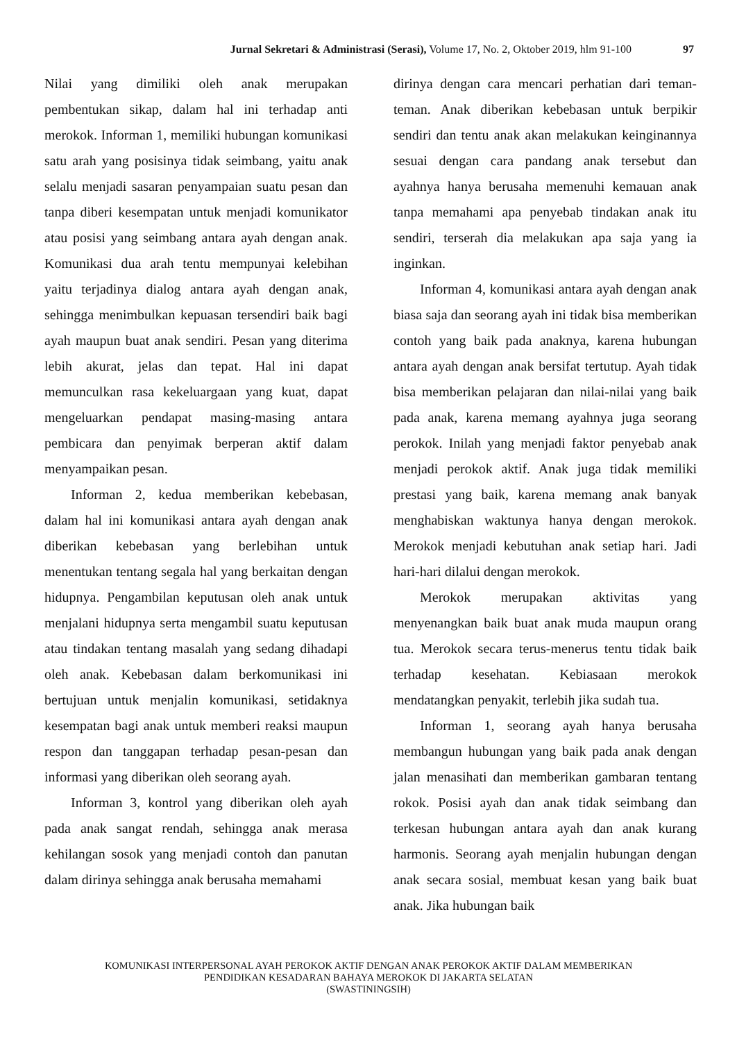Jurnal Sekretari & Administrasi (Serasi), Volume 17, No. 2, Oktober 2019, hlm 91-100 97
Nilai yang dimiliki oleh anak merupakan pembentukan sikap, dalam hal ini terhadap anti merokok. Informan 1, memiliki hubungan komunikasi satu arah yang posisinya tidak seimbang, yaitu anak selalu menjadi sasaran penyampaian suatu pesan dan tanpa diberi kesempatan untuk menjadi komunikator atau posisi yang seimbang antara ayah dengan anak. Komunikasi dua arah tentu mempunyai kelebihan yaitu terjadinya dialog antara ayah dengan anak, sehingga menimbulkan kepuasan tersendiri baik bagi ayah maupun buat anak sendiri. Pesan yang diterima lebih akurat, jelas dan tepat. Hal ini dapat memunculkan rasa kekeluargaan yang kuat, dapat mengeluarkan pendapat masing-masing antara pembicara dan penyimak berperan aktif dalam menyampaikan pesan.
Informan 2, kedua memberikan kebebasan, dalam hal ini komunikasi antara ayah dengan anak diberikan kebebasan yang berlebihan untuk menentukan tentang segala hal yang berkaitan dengan hidupnya. Pengambilan keputusan oleh anak untuk menjalani hidupnya serta mengambil suatu keputusan atau tindakan tentang masalah yang sedang dihadapi oleh anak. Kebebasan dalam berkomunikasi ini bertujuan untuk menjalin komunikasi, setidaknya kesempatan bagi anak untuk memberi reaksi maupun respon dan tanggapan terhadap pesan-pesan dan informasi yang diberikan oleh seorang ayah.
Informan 3, kontrol yang diberikan oleh ayah pada anak sangat rendah, sehingga anak merasa kehilangan sosok yang menjadi contoh dan panutan dalam dirinya sehingga anak berusaha memahami
dirinya dengan cara mencari perhatian dari teman-teman. Anak diberikan kebebasan untuk berpikir sendiri dan tentu anak akan melakukan keinginannya sesuai dengan cara pandang anak tersebut dan ayahnya hanya berusaha memenuhi kemauan anak tanpa memahami apa penyebab tindakan anak itu sendiri, terserah dia melakukan apa saja yang ia inginkan.
Informan 4, komunikasi antara ayah dengan anak biasa saja dan seorang ayah ini tidak bisa memberikan contoh yang baik pada anaknya, karena hubungan antara ayah dengan anak bersifat tertutup. Ayah tidak bisa memberikan pelajaran dan nilai-nilai yang baik pada anak, karena memang ayahnya juga seorang perokok. Inilah yang menjadi faktor penyebab anak menjadi perokok aktif. Anak juga tidak memiliki prestasi yang baik, karena memang anak banyak menghabiskan waktunya hanya dengan merokok. Merokok menjadi kebutuhan anak setiap hari. Jadi hari-hari dilalui dengan merokok.
Merokok merupakan aktivitas yang menyenangkan baik buat anak muda maupun orang tua. Merokok secara terus-menerus tentu tidak baik terhadap kesehatan. Kebiasaan merokok mendatangkan penyakit, terlebih jika sudah tua.
Informan 1, seorang ayah hanya berusaha membangun hubungan yang baik pada anak dengan jalan menasihati dan memberikan gambaran tentang rokok. Posisi ayah dan anak tidak seimbang dan terkesan hubungan antara ayah dan anak kurang harmonis. Seorang ayah menjalin hubungan dengan anak secara sosial, membuat kesan yang baik buat anak. Jika hubungan baik
KOMUNIKASI INTERPERSONAL AYAH PEROKOK AKTIF DENGAN ANAK PEROKOK AKTIF DALAM MEMBERIKAN
PENDIDIKAN KESADARAN BAHAYA MEROKOK DI JAKARTA SELATAN
(SWASTININGSIH)